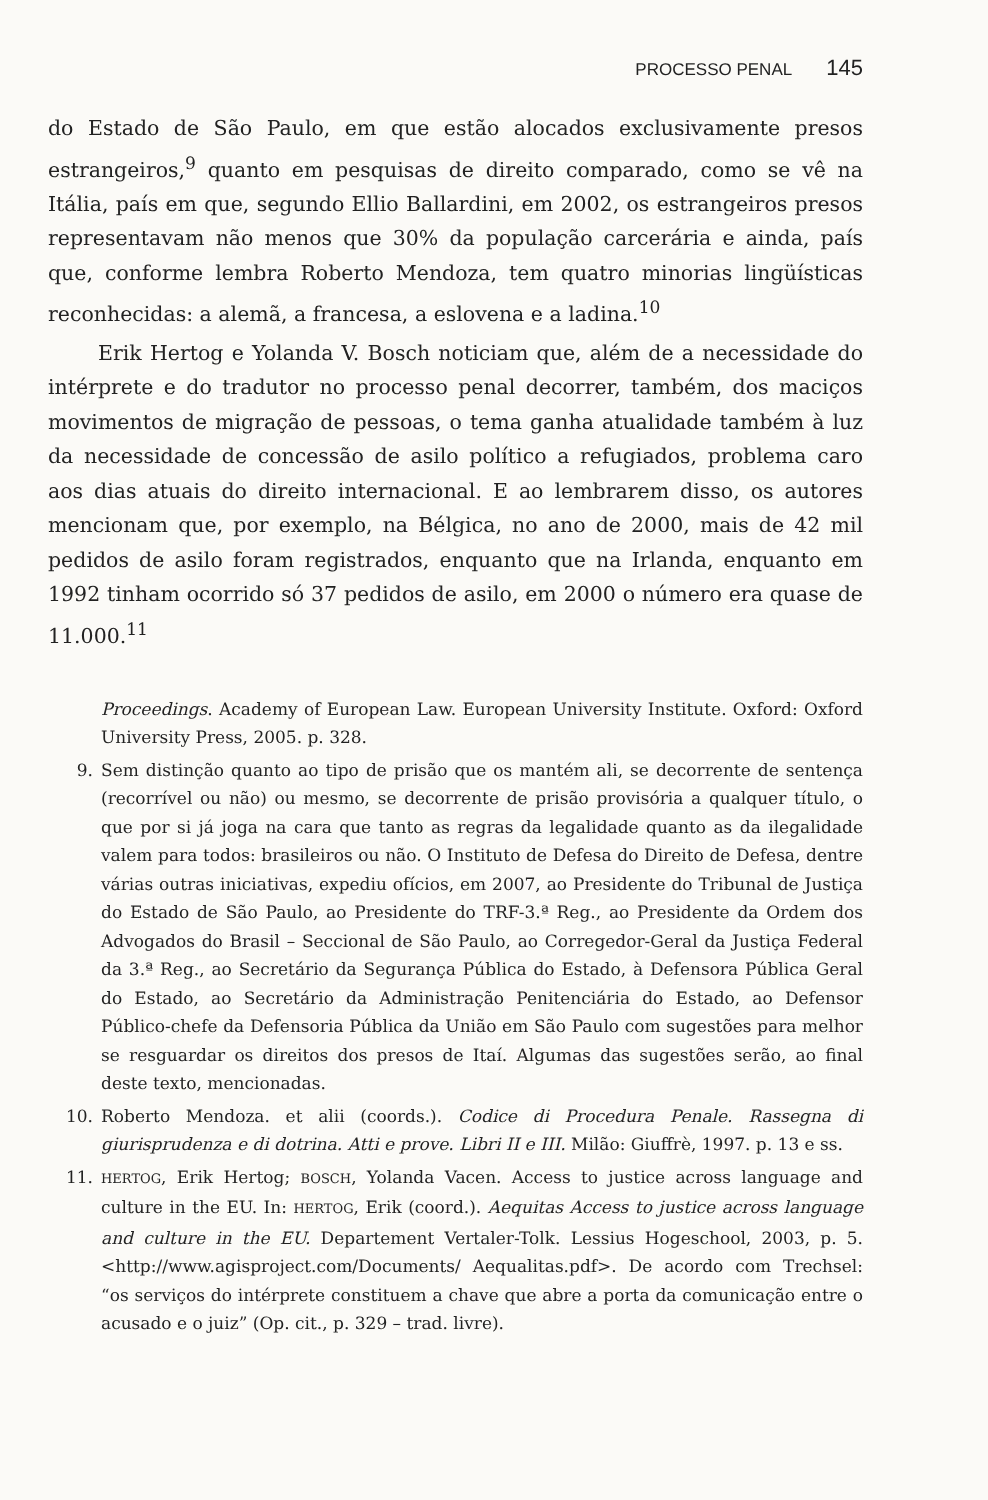PROCESSO PENAL 145
do Estado de São Paulo, em que estão alocados exclusivamente presos estrangeiros,<sup>9</sup> quanto em pesquisas de direito comparado, como se vê na Itália, país em que, segundo Ellio Ballardini, em 2002, os estrangeiros presos representavam não menos que 30% da população carcerária e ainda, país que, conforme lembra Roberto Mendoza, tem quatro minorias lingüísticas reconhecidas: a alemã, a francesa, a eslovena e a ladina.<sup>10</sup>
Erik Hertog e Yolanda V. Bosch noticiam que, além de a necessidade do intérprete e do tradutor no processo penal decorrer, também, dos maciços movimentos de migração de pessoas, o tema ganha atualidade também à luz da necessidade de concessão de asilo político a refugiados, problema caro aos dias atuais do direito internacional. E ao lembrarem disso, os autores mencionam que, por exemplo, na Bélgica, no ano de 2000, mais de 42 mil pedidos de asilo foram registrados, enquanto que na Irlanda, enquanto em 1992 tinham ocorrido só 37 pedidos de asilo, em 2000 o número era quase de 11.000.<sup>11</sup>
Proceedings. Academy of European Law. European University Institute. Oxford: Oxford University Press, 2005. p. 328.
9. Sem distinção quanto ao tipo de prisão que os mantém ali, se decorrente de sentença (recorrível ou não) ou mesmo, se decorrente de prisão provisória a qualquer título, o que por si já joga na cara que tanto as regras da legalidade quanto as da ilegalidade valem para todos: brasileiros ou não. O Instituto de Defesa do Direito de Defesa, dentre várias outras iniciativas, expediu ofícios, em 2007, ao Presidente do Tribunal de Justiça do Estado de São Paulo, ao Presidente do TRF-3.ª Reg., ao Presidente da Ordem dos Advogados do Brasil – Seccional de São Paulo, ao Corregedor-Geral da Justiça Federal da 3.ª Reg., ao Secretário da Segurança Pública do Estado, à Defensora Pública Geral do Estado, ao Secretário da Administração Penitenciária do Estado, ao Defensor Público-chefe da Defensoria Pública da União em São Paulo com sugestões para melhor se resguardar os direitos dos presos de Itaí. Algumas das sugestões serão, ao final deste texto, mencionadas.
10. Roberto Mendoza. et alii (coords.). Codice di Procedura Penale. Rassegna di giurisprudenza e di dotrina. Atti e prove. Libri II e III. Milão: Giuffrè, 1997. p. 13 e ss.
11. HERTOG, Erik Hertog; BOSCH, Yolanda Vacen. Access to justice across language and culture in the EU. In: HERTOG, Erik (coord.). Aequitas Access to justice across language and culture in the EU. Departement Vertaler-Tolk. Lessius Hogeschool, 2003, p. 5. <http://www.agisproject.com/Documents/ Aequalitas.pdf>. De acordo com Trechsel: “os serviços do intérprete constituem a chave que abre a porta da comunicação entre o acusado e o juiz” (Op. cit., p. 329 – trad. livre).